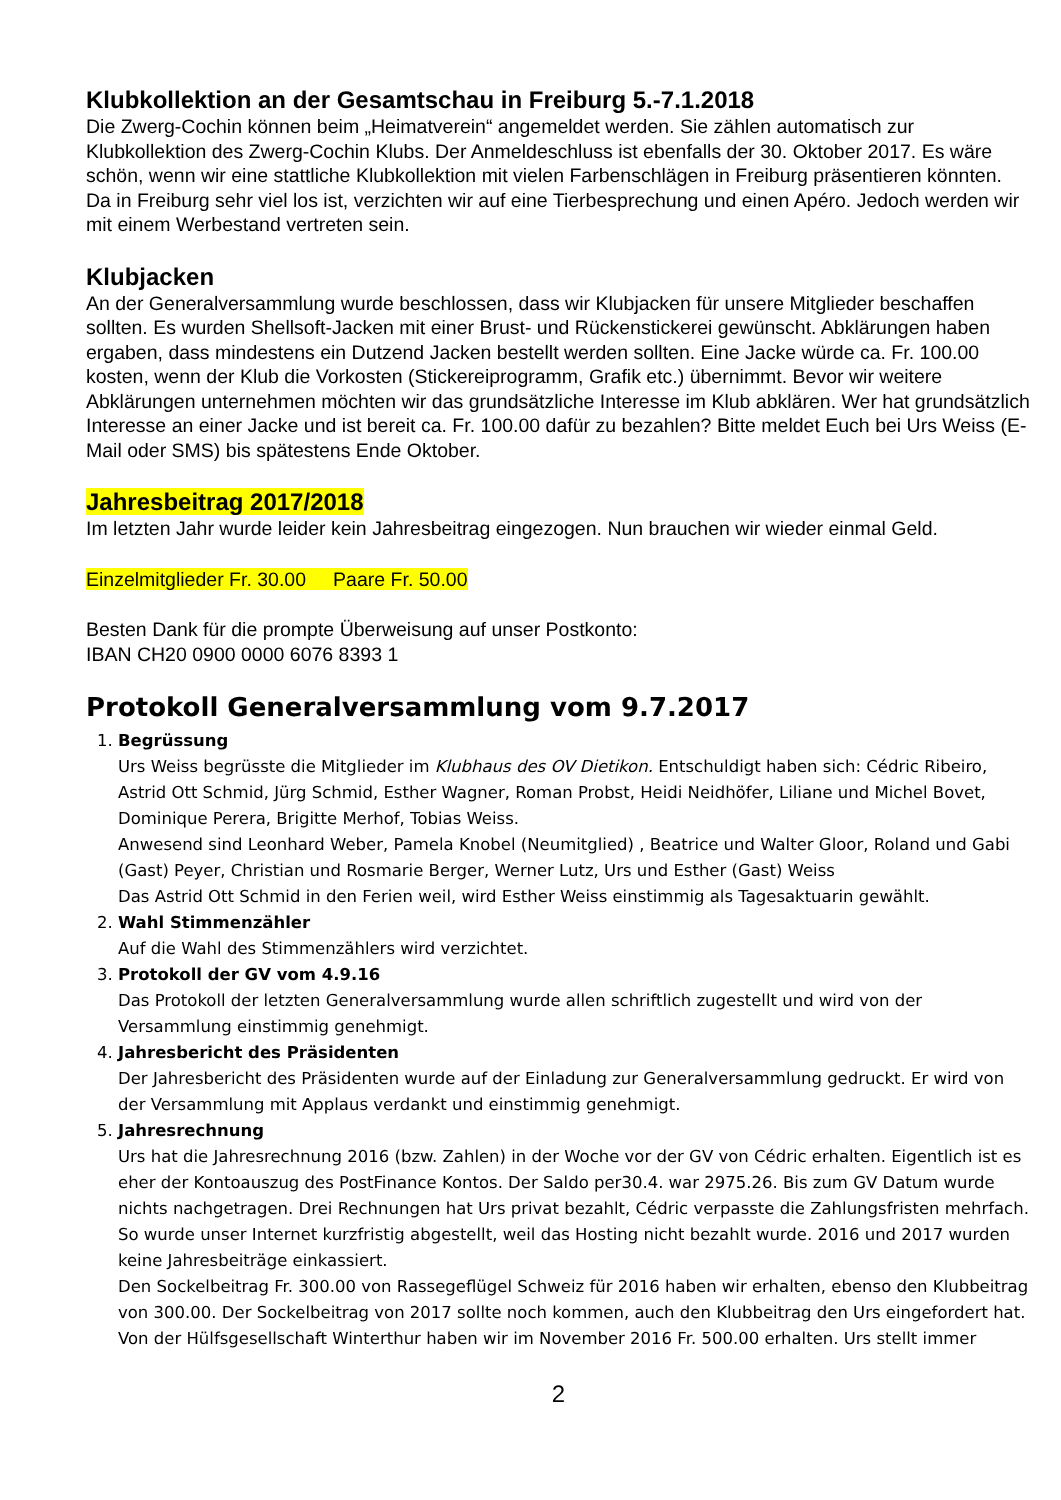Klubkollektion an der Gesamtschau in Freiburg 5.-7.1.2018
Die Zwerg-Cochin können beim „Heimatverein“ angemeldet werden. Sie zählen automatisch zur Klubkollektion des Zwerg-Cochin Klubs. Der Anmeldeschluss ist ebenfalls der 30. Oktober 2017. Es wäre schön, wenn wir eine stattliche Klubkollektion mit vielen Farbenschlägen in Freiburg präsentieren könnten. Da in Freiburg sehr viel los ist, verzichten wir auf eine Tierbesprechung und einen Apéro. Jedoch werden wir mit einem Werbestand vertreten sein.
Klubjacken
An der Generalversammlung wurde beschlossen, dass wir Klubjacken für unsere Mitglieder beschaffen sollten. Es wurden Shellsoft-Jacken mit einer Brust- und Rückenstickerei gewünscht. Abklärungen haben ergaben, dass mindestens ein Dutzend Jacken bestellt werden sollten. Eine Jacke würde ca. Fr. 100.00 kosten, wenn der Klub die Vorkosten (Stickereiprogramm, Grafik etc.) übernimmt. Bevor wir weitere Abklärungen unternehmen möchten wir das grundsätzliche Interesse im Klub abklären. Wer hat grundsätzlich Interesse an einer Jacke und ist bereit ca. Fr. 100.00 dafür zu bezahlen? Bitte meldet Euch bei Urs Weiss (E-Mail oder SMS) bis spätestens Ende Oktober.
Jahresbeitrag 2017/2018
Im letzten Jahr wurde leider kein Jahresbeitrag eingezogen. Nun brauchen wir wieder einmal Geld.
Einzelmitglieder Fr. 30.00 Paare Fr. 50.00
Besten Dank für die prompte Überweisung auf unser Postkonto:
IBAN CH20 0900 0000 6076 8393 1
Protokoll Generalversammlung vom 9.7.2017
1. Begrüssung
Urs Weiss begrüsste die Mitglieder im Klubhaus des OV Dietikon. Entschuldigt haben sich: Cédric Ribeiro, Astrid Ott Schmid, Jürg Schmid, Esther Wagner, Roman Probst, Heidi Neidhöfer, Liliane und Michel Bovet, Dominique Perera, Brigitte Merhof, Tobias Weiss.
Anwesend sind Leonhard Weber, Pamela Knobel (Neumitglied) , Beatrice und Walter Gloor, Roland und Gabi (Gast) Peyer, Christian und Rosmarie Berger, Werner Lutz, Urs und Esther (Gast) Weiss
Das Astrid Ott Schmid in den Ferien weil, wird Esther Weiss einstimmig als Tagesaktuarin gewählt.
2. Wahl Stimmenzähler
Auf die Wahl des Stimmenzählers wird verzichtet.
3. Protokoll der GV vom 4.9.16
Das Protokoll der letzten Generalversammlung wurde allen schriftlich zugestellt und wird von der Versammlung einstimmig genehmigt.
4. Jahresbericht des Präsidenten
Der Jahresbericht des Präsidenten wurde auf der Einladung zur Generalversammlung gedruckt. Er wird von der Versammlung mit Applaus verdankt und einstimmig genehmigt.
5. Jahresrechnung
Urs hat die Jahresrechnung 2016 (bzw. Zahlen) in der Woche vor der GV von Cédric erhalten. Eigentlich ist es eher der Kontoauszug des PostFinance Kontos. Der Saldo per30.4. war 2975.26. Bis zum GV Datum wurde nichts nachgetragen. Drei Rechnungen hat Urs privat bezahlt, Cédric verpasste die Zahlungsfristen mehrfach. So wurde unser Internet kurzfristig abgestellt, weil das Hosting nicht bezahlt wurde. 2016 und 2017 wurden keine Jahresbeiträge einkassiert.
Den Sockelbeitrag Fr. 300.00 von Rassegeflügel Schweiz für 2016 haben wir erhalten, ebenso den Klubbeitrag von 300.00. Der Sockelbeitrag von 2017 sollte noch kommen, auch den Klubbeitrag den Urs eingefordert hat.
Von der Hülfsgesellschaft Winterthur haben wir im November 2016 Fr. 500.00 erhalten. Urs stellt immer
2